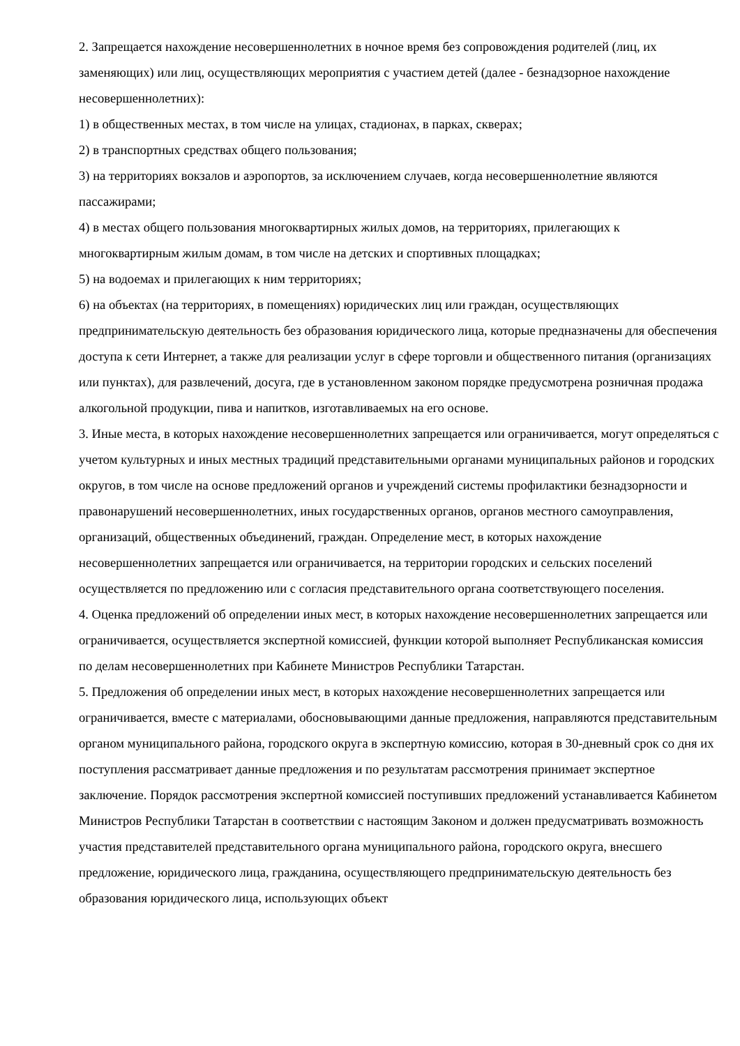2. Запрещается нахождение несовершеннолетних в ночное время без сопровождения родителей (лиц, их заменяющих) или лиц, осуществляющих мероприятия с участием детей (далее - безнадзорное нахождение несовершеннолетних):
1) в общественных местах, в том числе на улицах, стадионах, в парках, скверах;
2) в транспортных средствах общего пользования;
3) на территориях вокзалов и аэропортов, за исключением случаев, когда несовершеннолетние являются пассажирами;
4) в местах общего пользования многоквартирных жилых домов, на территориях, прилегающих к многоквартирным жилым домам, в том числе на детских и спортивных площадках;
5) на водоемах и прилегающих к ним территориях;
6) на объектах (на территориях, в помещениях) юридических лиц или граждан, осуществляющих предпринимательскую деятельность без образования юридического лица, которые предназначены для обеспечения доступа к сети Интернет, а также для реализации услуг в сфере торговли и общественного питания (организациях или пунктах), для развлечений, досуга, где в установленном законом порядке предусмотрена розничная продажа алкогольной продукции, пива и напитков, изготавливаемых на его основе.
3. Иные места, в которых нахождение несовершеннолетних запрещается или ограничивается, могут определяться с учетом культурных и иных местных традиций представительными органами муниципальных районов и городских округов, в том числе на основе предложений органов и учреждений системы профилактики безнадзорности и правонарушений несовершеннолетних, иных государственных органов, органов местного самоуправления, организаций, общественных объединений, граждан. Определение мест, в которых нахождение несовершеннолетних запрещается или ограничивается, на территории городских и сельских поселений осуществляется по предложению или с согласия представительного органа соответствующего поселения.
4. Оценка предложений об определении иных мест, в которых нахождение несовершеннолетних запрещается или ограничивается, осуществляется экспертной комиссией, функции которой выполняет Республиканская комиссия по делам несовершеннолетних при Кабинете Министров Республики Татарстан.
5. Предложения об определении иных мест, в которых нахождение несовершеннолетних запрещается или ограничивается, вместе с материалами, обосновывающими данные предложения, направляются представительным органом муниципального района, городского округа в экспертную комиссию, которая в 30-дневный срок со дня их поступления рассматривает данные предложения и по результатам рассмотрения принимает экспертное заключение. Порядок рассмотрения экспертной комиссией поступивших предложений устанавливается Кабинетом Министров Республики Татарстан в соответствии с настоящим Законом и должен предусматривать возможность участия представителей представительного органа муниципального района, городского округа, внесшего предложение, юридического лица, гражданина, осуществляющего предпринимательскую деятельность без образования юридического лица, использующих объект